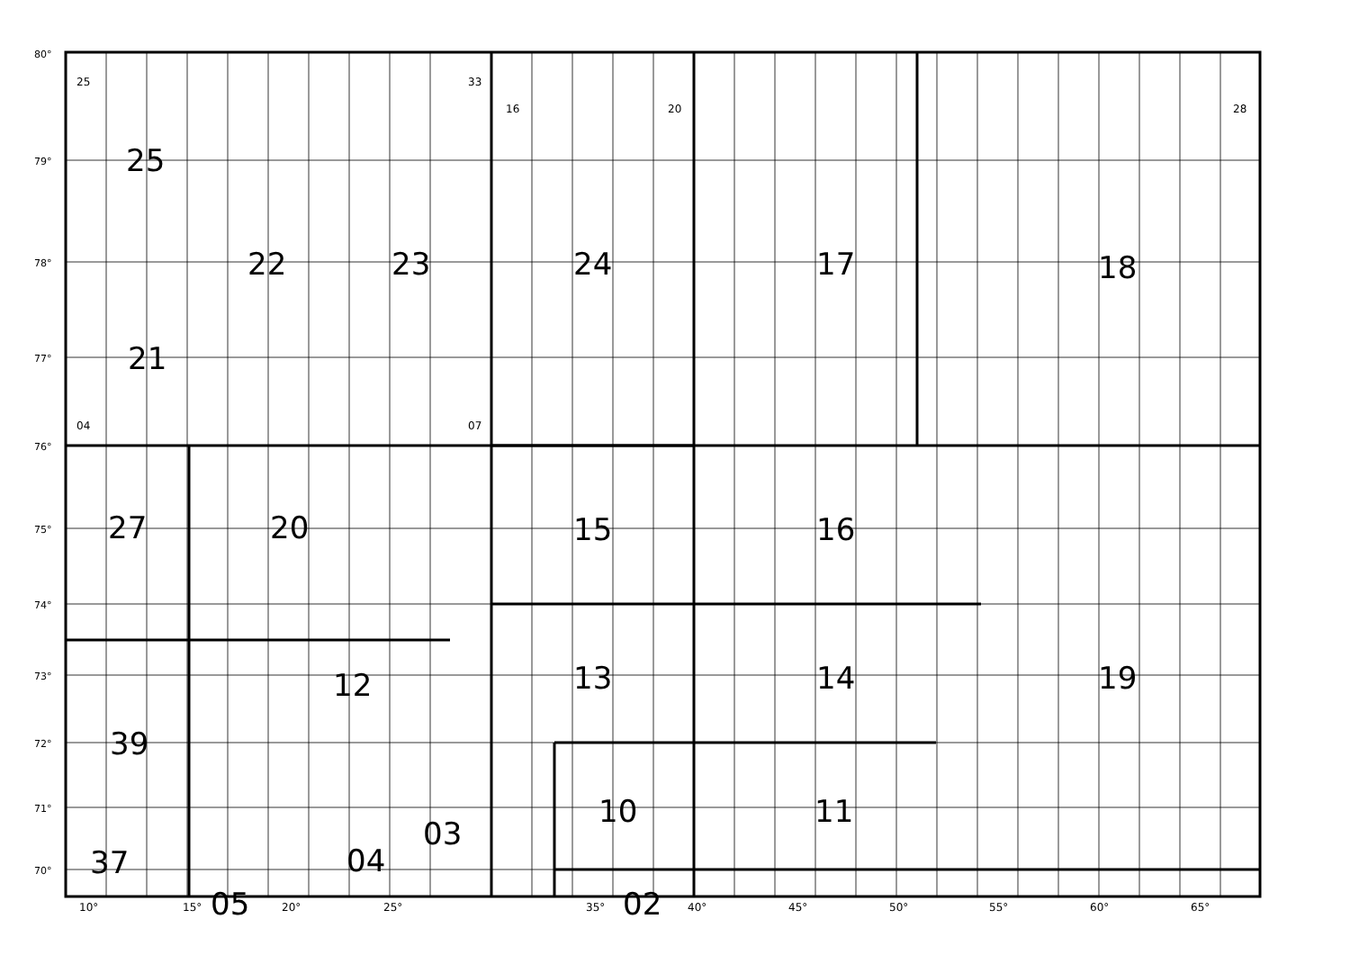80°
25
25
33
16
20
28
79°
22
23
24
17
18
78°
21
77°
04
07
76°
27
20
15
16
75°
74°
12
13
14
19
73°
39
72°
10
11
71°
03
04
37
70°
10°
15°
05
20°
25°
35°
02
40°
45°
50°
55°
60°
65°